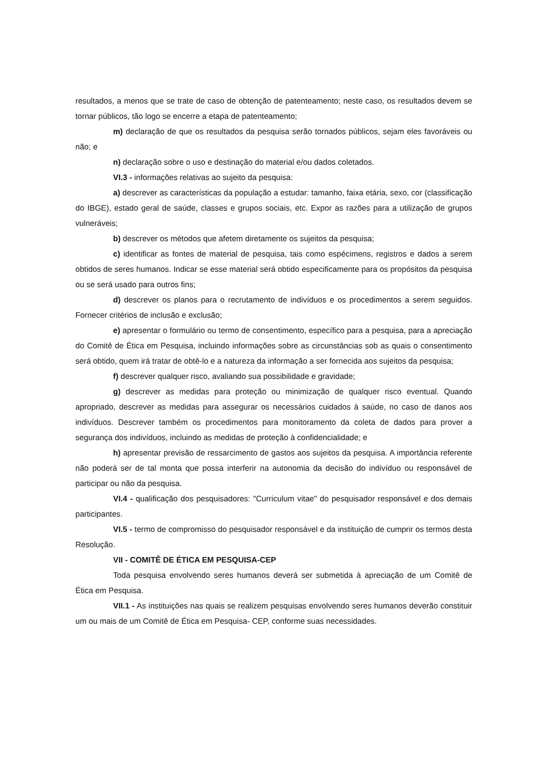resultados, a menos que se trate de caso de obtenção de patenteamento; neste caso, os resultados devem se tornar públicos, tão logo se encerre a etapa de patenteamento;
m) declaração de que os resultados da pesquisa serão tornados públicos, sejam eles favoráveis ou não; e
n) declaração sobre o uso e destinação do material e/ou dados coletados.
VI.3 - informações relativas ao sujeito da pesquisa:
a) descrever as características da população a estudar: tamanho, faixa etária, sexo, cor (classificação do IBGE), estado geral de saúde, classes e grupos sociais, etc. Expor as razões para a utilização de grupos vulneráveis;
b) descrever os métodos que afetem diretamente os sujeitos da pesquisa;
c) identificar as fontes de material de pesquisa, tais como espécimens, registros e dados a serem obtidos de seres humanos. Indicar se esse material será obtido especificamente para os propósitos da pesquisa ou se será usado para outros fins;
d) descrever os planos para o recrutamento de indivíduos e os procedimentos a serem seguidos. Fornecer critérios de inclusão e exclusão;
e) apresentar o formulário ou termo de consentimento, específico para a pesquisa, para a apreciação do Comitê de Ética em Pesquisa, incluindo informações sobre as circunstâncias sob as quais o consentimento será obtido, quem irá tratar de obtê-lo e a natureza da informação a ser fornecida aos sujeitos da pesquisa;
f) descrever qualquer risco, avaliando sua possibilidade e gravidade;
g) descrever as medidas para proteção ou minimização de qualquer risco eventual. Quando apropriado, descrever as medidas para assegurar os necessários cuidados à saúde, no caso de danos aos indivíduos. Descrever também os procedimentos para monitoramento da coleta de dados para prover a segurança dos indivíduos, incluindo as medidas de proteção à confidencialidade; e
h) apresentar previsão de ressarcimento de gastos aos sujeitos da pesquisa. A importância referente não poderá ser de tal monta que possa interferir na autonomia da decisão do indivíduo ou responsável de participar ou não da pesquisa.
VI.4 - qualificação dos pesquisadores: "Curriculum vitae" do pesquisador responsável e dos demais participantes.
VI.5 - termo de compromisso do pesquisador responsável e da instituição de cumprir os termos desta Resolução.
VII - COMITÊ DE ÉTICA EM PESQUISA-CEP
Toda pesquisa envolvendo seres humanos deverá ser submetida à apreciação de um Comitê de Ética em Pesquisa.
VII.1 - As instituições nas quais se realizem pesquisas envolvendo seres humanos deverão constituir um ou mais de um Comitê de Ética em Pesquisa- CEP, conforme suas necessidades.